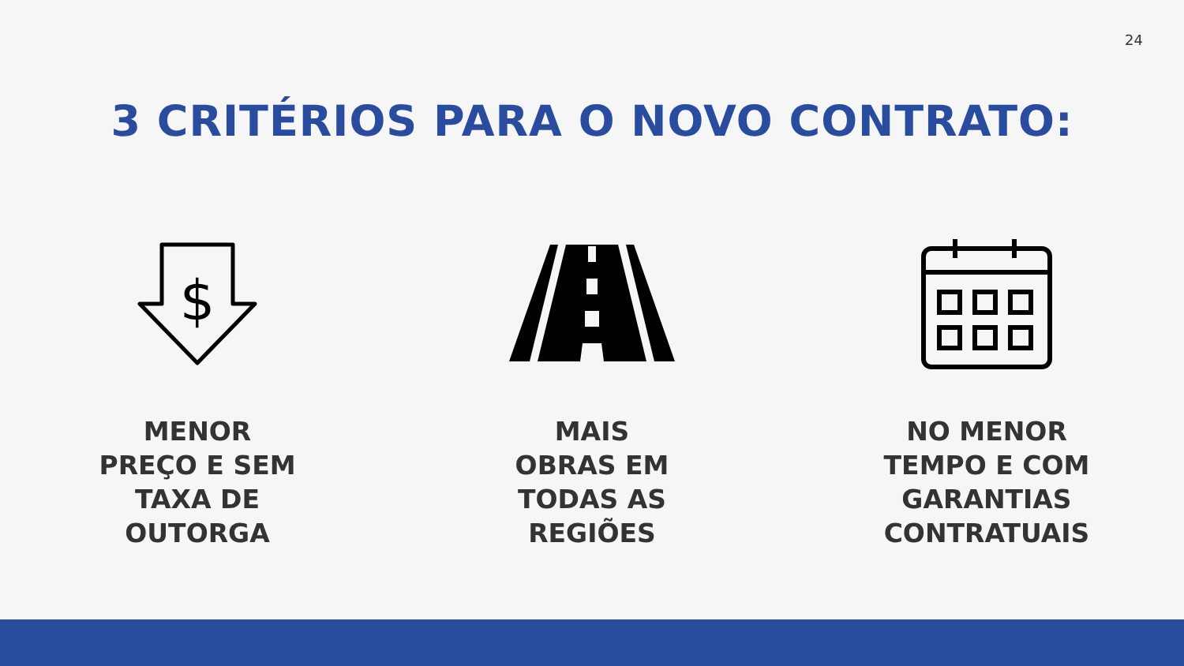24
3 CRITÉRIOS PARA O NOVO CONTRATO:
$
MENOR
PREÇO E SEM
TAXA DE
OUTORGA
MAIS
OBRAS EM
TODAS AS
REGIÕES
NO MENOR
TEMPO E COM
GARANTIAS
CONTRATUAIS